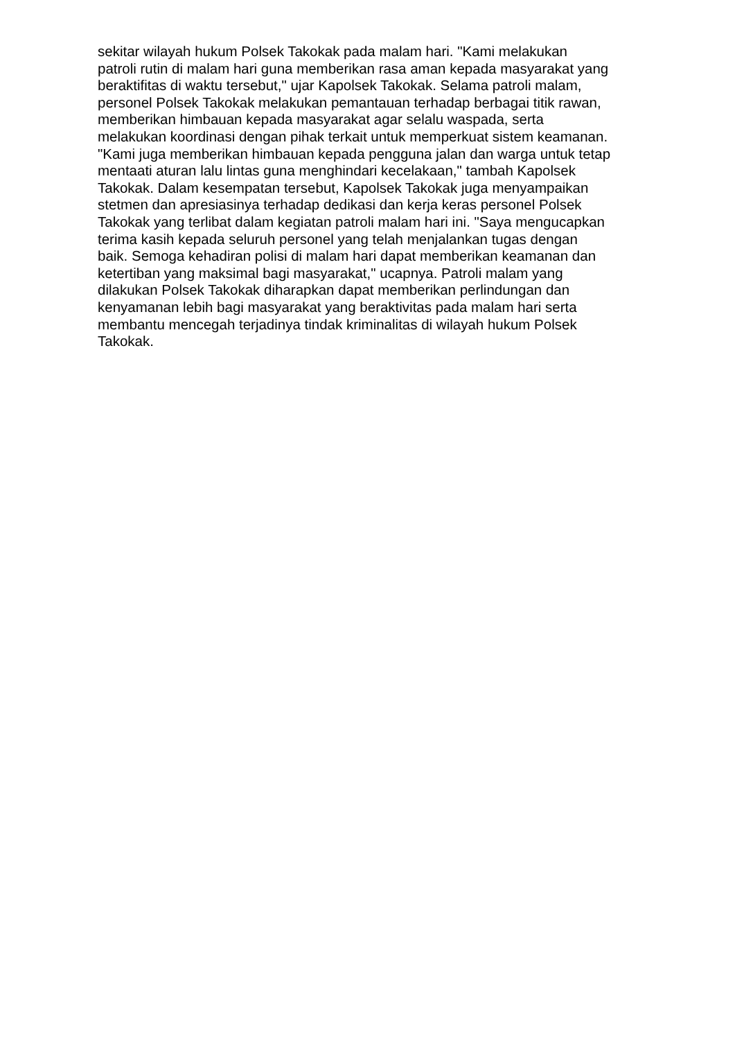sekitar wilayah hukum Polsek Takokak pada malam hari. "Kami melakukan
patroli rutin di malam hari guna memberikan rasa aman kepada masyarakat yang
beraktifitas di waktu tersebut," ujar Kapolsek Takokak. Selama patroli malam,
personel Polsek Takokak melakukan pemantauan terhadap berbagai titik rawan,
memberikan himbauan kepada masyarakat agar selalu waspada, serta
melakukan koordinasi dengan pihak terkait untuk memperkuat sistem keamanan.
"Kami juga memberikan himbauan kepada pengguna jalan dan warga untuk tetap
mentaati aturan lalu lintas guna menghindari kecelakaan," tambah Kapolsek
Takokak. Dalam kesempatan tersebut, Kapolsek Takokak juga menyampaikan
stetmen dan apresiasinya terhadap dedikasi dan kerja keras personel Polsek
Takokak yang terlibat dalam kegiatan patroli malam hari ini. "Saya mengucapkan
terima kasih kepada seluruh personel yang telah menjalankan tugas dengan
baik. Semoga kehadiran polisi di malam hari dapat memberikan keamanan dan
ketertiban yang maksimal bagi masyarakat," ucapnya. Patroli malam yang
dilakukan Polsek Takokak diharapkan dapat memberikan perlindungan dan
kenyamanan lebih bagi masyarakat yang beraktivitas pada malam hari serta
membantu mencegah terjadinya tindak kriminalitas di wilayah hukum Polsek
Takokak.